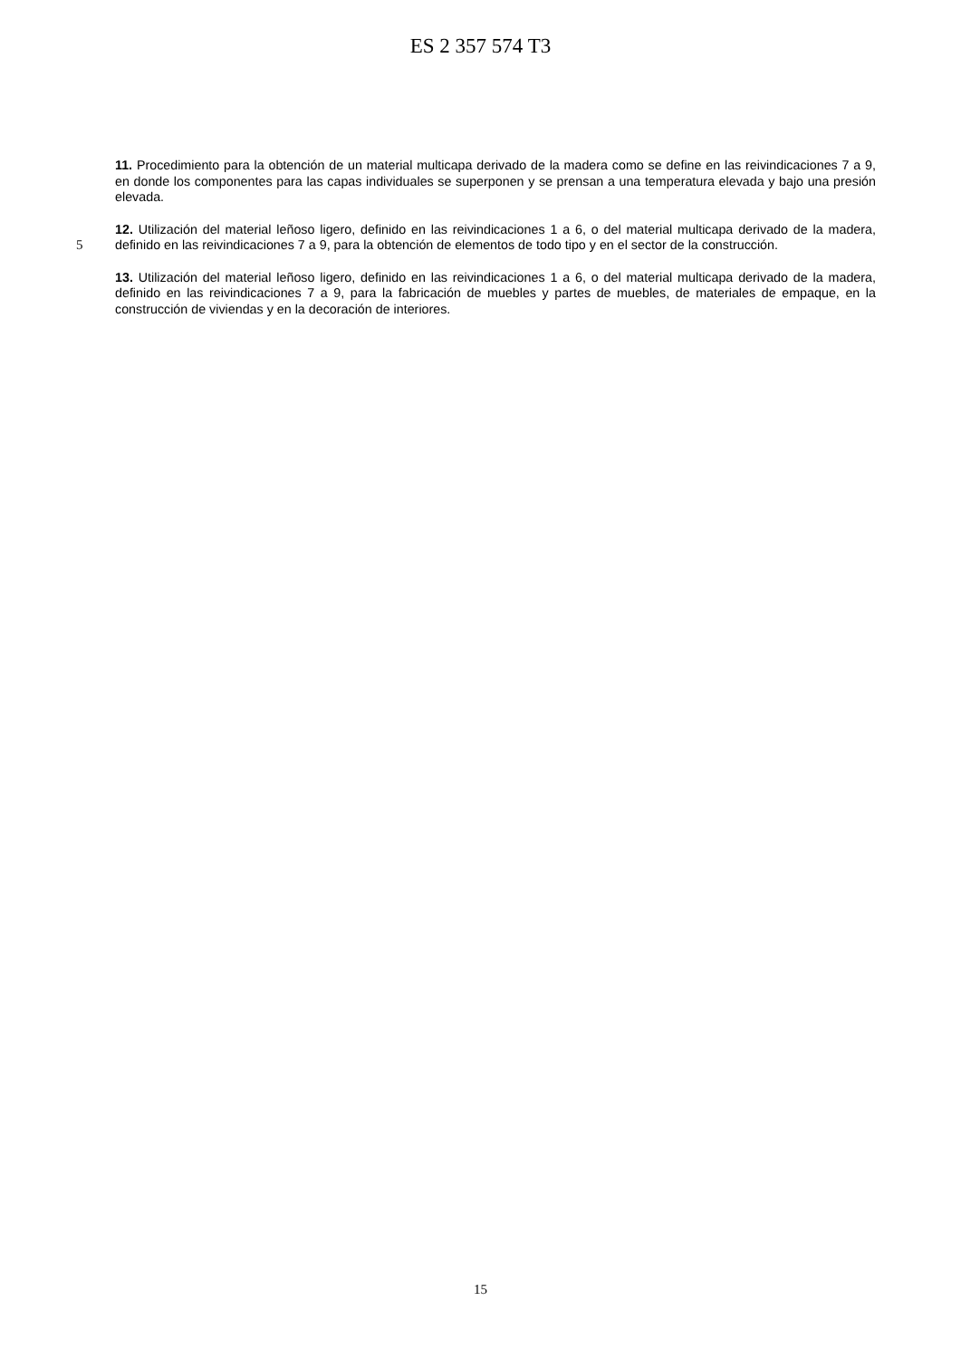ES 2 357 574 T3
11. Procedimiento para la obtención de un material multicapa derivado de la madera como se define en las reivindicaciones 7 a 9, en donde los componentes para las capas individuales se superponen y se prensan a una temperatura elevada y bajo una presión elevada.
5
12. Utilización del material leñoso ligero, definido en las reivindicaciones 1 a 6, o del material multicapa derivado de la madera, definido en las reivindicaciones 7 a 9, para la obtención de elementos de todo tipo y en el sector de la construcción.
13. Utilización del material leñoso ligero, definido en las reivindicaciones 1 a 6, o del material multicapa derivado de la madera, definido en las reivindicaciones 7 a 9, para la fabricación de muebles y partes de muebles, de materiales de empaque, en la construcción de viviendas y en la decoración de interiores.
15